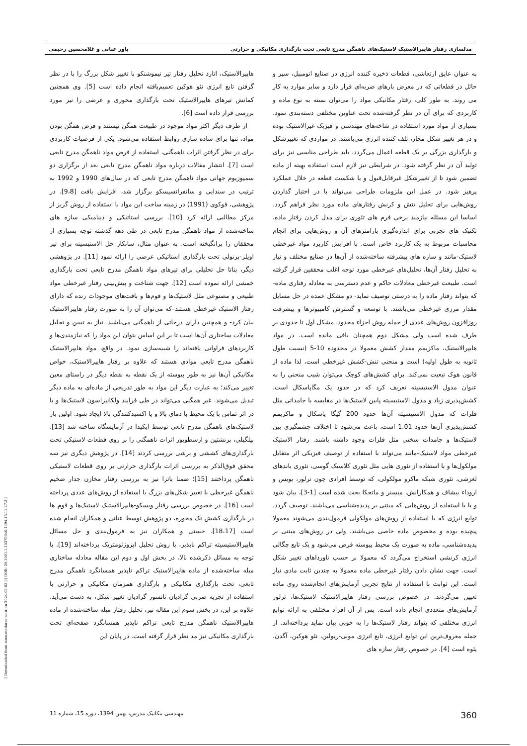مدلسازی رفتار هایپرالاستیک لاستیک‌های ناهمگن مدرج تابعی تحت بارگذاری مکانیکی و حرارتی یاور عنانی و غلامحسین رحیمی
به عنوان عایق ارتعاشی، قطعات ذخیره کننده انرژی در صنایع اتومبیل، سپر و حائل در قطعاتی که در معرض بارهای ضربه‌ای قرار دارد و سایر موارد به کار می روند. به طور کلی، رفتار مکانیکی مواد را می‌توان بسته به نوع ماده و کاربردی که برای آن در نظر گرفته‌شده تحت عناوین مختلفی دسته‌بندی نمود. بسیاری از مواد مورد استفاده در شاخه‌های مهندسی و فیزیک غیرالاستیک بوده و در هر تغییر شکل مجاز، تلف کننده انرژی می‌باشند. در مواردی که تغییرشکل و بارگذاری بزرگی بر یک قطعه اعمال می‌گردد، باید طراحی مناسبی نیز برای تولید آن در نظر گرفته شود. در شرایطی نیز لازم است استفاده بهینه از ماده تضمین شود تا از تغییرشکل غیرقابل‌قبول و یا شکست قطعه در خلال عملکرد پرهیز شود. در عمل این ملزومات طراحی می‌تواند با در اختیار گذاردن روش‌هایی برای تحلیل تنش و کرنش رفتارهای ماده مورد نظر فراهم گردد. اساسا این مسئله نیازمند برخی فرم های تئوری برای مدل کردن رفتار ماده، تکنیک های تجربی برای اندازه‌گیری پارامترهای آن و روش‌هایی برای انجام محاسبات مربوط به یک کاربرد خاص است. با افزایش کاربرد مواد غیرخطی لاستیک-مانند و سازه های پیشرفته ساخته‌شده از آن‌ها در صنایع مختلف و نیاز به تحلیل رفتار آن‌ها، تحلیل‌های غیرخطی مورد توجه اغلب محققین قرار گرفته است. طبیعت غیرخطی معادلات حاکم و عدم دسترسی به معادله رفتاری ماده- که بتواند رفتار ماده را به درستی توصیف نماید- دو مشکل عمده در حل مسایل مقدار مرزی غیرخطی می‌باشند. با توسعه و گسترش کامپیوترها و پیشرفت روزافزون روش‌های عددی از جمله روش اجزاء محدود، مشکل اول تا حدودی بر طرف شده است ولی مشکل دوم همچنان باقی مانده است. در مواد هایپرالاستیک، ماکزیمم مقدار کشش معمولا در محدوده 10-5 (نسبت طول ثانویه به طول اولیه) است و منحنی تنش-کشش غیرخطی است، لذا ماده از قانون هوک تبعیت نمی‌کند. برای کشش‌های کوچک می‌توان شیب منحنی را به عنوان مدول الاستیسیته تعریف کرد که در حدود یک مگاپاسکال است. کشش‌پذیری زیاد و مدول الاستیسیته پایین لاستیک‌ها در مقایسه با جامداتی مثل فلزات که مدول الاستیسیته آن‌ها حدود 200 گیگا پاسکال و ماکزیمم کشش‌پذیری آن‌ها حدود 1.01 است، باعث می‌شود تا اختلاف چشمگیری بین لاستیک‌ها و جامدات سختی مثل فلزات وجود داشته باشند. رفتار الاستیک غیرخطی مواد لاستیک-مانند می‌تواند با استفاده از توصیف فیزیکی اثر متقابل مولکول‌ها و با استفاده از تئوری هایی مثل تئوری کلاسیک گوسی، تئوری باندهای لغزشی، تئوری شبکه ماکرو مولکولی، که توسط افرادی چون ترلور، بویس و اروداء بیشاف و همکارانش، میسنر و ماتجکا بحث شده است [1-3]، بیان شود و یا با استفاده از روش‌هایی که مبتنی بر پدیده‌شناسی می‌باشند، توصیف گردد. توابع انرژی که با استفاده از روش‌های مولکولی فرمول‌بندی می‌شوند معمولا پیچیده بوده و مخصوص ماده خاصی می‌باشند. ولی در روش‌های مبتنی بر پدیده‌شناسی، ماده به صورت یک محیط پیوسته فرض می‌شود و یک تابع چگالی انرژی کرنشی استخراج می‌گردد که معمولا بر حسب ناورداهای تغییر شکل است. جهت نشان دادن رفتار غیرخطی ماده معمولا به چندین ثابت مادی نیاز است. این ثوابت با استفاده از نتایج تجربی آزمایش‌های انجام‌شده روی ماده تعیین می‌گردند. در خصوص بررسی رفتار هایپرالاستیک لاستیک‌ها، ترلور آزمایش‌های متعددی انجام داده است. پس از آن افراد مختلفی به ارائه توابع انرژی مختلفی که بتواند رفتار لاستیک‌ها را به خوبی بیان نماید پرداخته‌اند. از جمله معروف‌ترین این توابع انرژی، تابع انرژی مونی-ریولین، نئو هوکین، آگدن، یئوه است [4]. در خصوص رفتار سازه های
هایپرالاستیک، اتارد تحلیل رفتار تیر تیموشنکو با تغییر شکل بزرگ را با در نظر گرفتن تابع انرژی نئو هوکین تعمیم‌یافته انجام داده است [5]. وی همچنین کمانش تیرهای هایپرالاستیک تحت بارگذاری محوری و عرضی را نیز مورد بررسی قرار داده است [6].
از طرف دیگر اکثر مواد موجود در طبیعت همگن نیستند و فرض همگن بودن مواد، تنها برای ساده سازی روابط استفاده می‌شود. یکی از فرضیات کاربردی برای در نظر گرفتن اثرات ناهمگنی، استفاده از فرض مواد ناهمگن مدرج تابعی است [7]. انتشار مقالات درباره مواد ناهمگن مدرج تابعی بعد از برگزاری دو سمپوزیوم جهانی مواد ناهمگن مدرج تابعی که در سال‌های 1990 و 1992 به ترتیب در سندایی و سانفرانسیسکو برگزار شد، افزایش یافت [9،8]. در پژوهشی، فوکوی (1991) در زمینه ساخت این مواد با استفاده از روش گریز از مرکز مطالبی ارائه کرد [10]. بررسی استاتیکی و دینامیکی سازه های ساخته‌شده از مواد ناهمگن مدرج تابعی در طی دهه گذشته توجه بسیاری از محققان را برانگیخته است. به عنوان مثال، سانکار حل الاستیسیته برای تیر اویلر-برنولی تحت بارگذاری استاتیکی عرضی را ارائه نمود [11]. در پژوهشی دیگر، بناتا حل تحلیلی برای تیرهای مواد ناهمگن مدرج تابعی تحت بارگذاری خمشی ارائه نموده است [12]. جهت شناخت و پیش‌بینی رفتار غیرخطی مواد طبیعی و مصنوعی مثل لاستیک‌ها و فوم‌ها و بافت‌های موجودات زنده که دارای رفتار الاستیک غیرخطی هستند–که می‌توان آن را به صورت رفتار هایپرالاستیک بیان کرد- و همچنین دارای درجاتی از ناهمگنی می‌باشند، نیاز به تبیین و تحلیل معادلات ساختاری آن‌ها است تا بر این اساس بتوان این مواد را که نیازمندی‌ها و کاربردهای فراوانی یافته‌اند را شبیه‌سازی نمود. در واقع، مواد هایپرالاستیک ناهمگن مدرج تابعی موادی هستند که علاوه بر رفتار هایپرالاستیک، خواص مکانیکی آن‌ها نیز به طور پیوسته از یک نقطه به نقطه دیگر در راستای معین تغییر می‌کند؛ به عبارت دیگر این مواد به طور تدریجی از ماده‌ای به ماده دیگر تبدیل می‌شوند. غیر همگنی می‌تواند در طی فرایند ولکانیزاسون لاستیک‌ها و یا در اثر تماس با یک محیط با دمای بالا و یا اکسیدکنندگی بالا ایجاد شود. اولین بار لاستیک‌های ناهمگن مدرج تابعی توسط ایکیدا در آزمایشگاه ساخته شد [13]. بیلگیلی، برنشتین و ارسطوپور اثرات ناهمگنی را بر روی قطعات لاستیکی تحت بارگذاری‌های کششی و برشی بررسی کردند [14]. در پژوهش دیگری نیز سه محقق فوق‌الذکر به بررسی اثرات بارگذاری حرارتی بر روی قطعات لاستیکی ناهمگن پرداختند [15]؛ ضمنا باترا نیز به بررسی رفتار مخازن جدار ضخیم ناهمگن غیرخطی با تغییر شکل‌های بزرگ با استفاده از روش‌های عددی پرداخته است [16]. در خصوص بررسی رفتار ویسکو-هایپرالاستیک لاستیک‌ها و فوم ها در بارگذاری کشش تک محوره، دو پژوهش توسط عنانی و همکاران انجام شده است [18،17]. حسنی و همکاران نیز به فرمول‌بندی و حل مسائل هایپرالاستیسیته تراکم ناپذیر، با روش تحلیل ایزوژئومتریک پرداخته‌اند [19]. با توجه به مسائل ذکرشده بالا، در بخش اول و دوم این مقاله معادله ساختاری میله ساخته‌شده از ماده هایپرالاستیک تراکم ناپذیر همسانگرد ناهمگن مدرج تابعی، تحت بارگذاری مکانیکی و بارگذاری همزمان مکانیکی و حرارتی با استفاده از تجزیه ضربی گرادیان تانسور گرادیان تغییر شکل، به دست می‌آید. علاوه بر این، در بخش سوم این مقاله نیز، تحلیل رفتار میله ساخته‌شده از ماده هایپرالاستیک ناهمگن مدرج تابعی تراکم ناپذیر همسانگرد صفحه‌ای تحت بارگذاری مکانیکی نیز مد نظر قرار گرفته است. در پایان این
360 مهندسی مکانیک مدرس، بهمن 1394، دوره 15، شماره 11
[ Downloaded from mme.modares.ac.ir on 2024-05-03 ] [ DOR: 20.1001.1.10275940.1394.15.11.47.3 ]